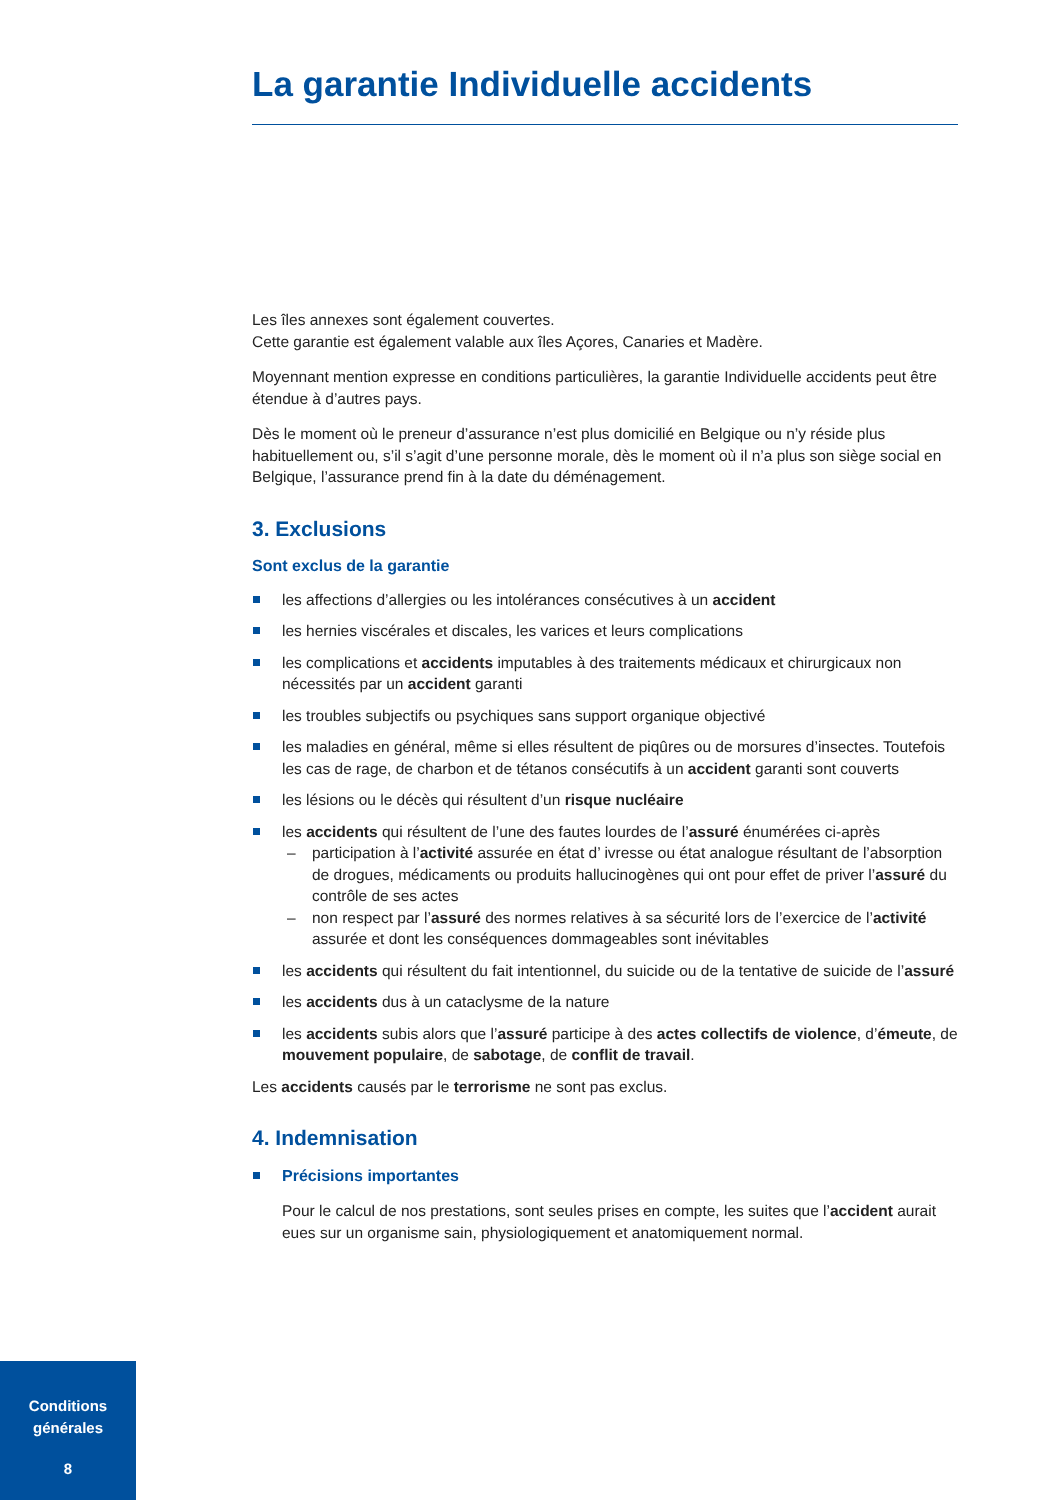La garantie Individuelle accidents
Les îles annexes sont également couvertes.
Cette garantie est également valable aux îles Açores, Canaries et Madère.
Moyennant mention expresse en conditions particulières, la garantie Individuelle accidents peut être étendue à d’autres pays.
Dès le moment où le preneur d’assurance n’est plus domicilié en Belgique ou n’y réside plus habituellement ou, s’il s’agit d’une personne morale, dès le moment où il n’a plus son siège social en Belgique, l’assurance prend fin à la date du déménagement.
3. Exclusions
Sont exclus de la garantie
les affections d’allergies ou les intolérances consécutives à un accident
les hernies viscérales et discales, les varices et leurs complications
les complications et accidents imputables à des traitements médicaux et chirurgicaux non nécessités par un accident garanti
les troubles subjectifs ou psychiques sans support organique objectivé
les maladies en général, même si elles résultent de piqûres ou de morsures d’insectes. Toutefois les cas de rage, de charbon et de tétanos consécutifs à un accident garanti sont couverts
les lésions ou le décès qui résultent d’un risque nucléaire
les accidents qui résultent de l’une des fautes lourdes de l’assuré énumérées ci-après
– participation à l’activité assurée en état d’ ivresse ou état analogue résultant de l’absorption de drogues, médicaments ou produits hallucinogènes qui ont pour effet de priver l’assuré du contrôle de ses actes
– non respect par l’assuré des normes relatives à sa sécurité lors de l’exercice de l’activité assurée et dont les conséquences dommageables sont inévitables
les accidents qui résultent du fait intentionnel, du suicide ou de la tentative de suicide de l’assuré
les accidents dus à un cataclysme de la nature
les accidents subis alors que l’assuré participe à des actes collectifs de violence, d’émeute, de mouvement populaire, de sabotage, de conflit de travail.
Les accidents causés par le terrorisme ne sont pas exclus.
4. Indemnisation
Précisions importantes
Pour le calcul de nos prestations, sont seules prises en compte, les suites que l’accident aurait eues sur un organisme sain, physiologiquement et anatomiquement normal.
Conditions
générales
8